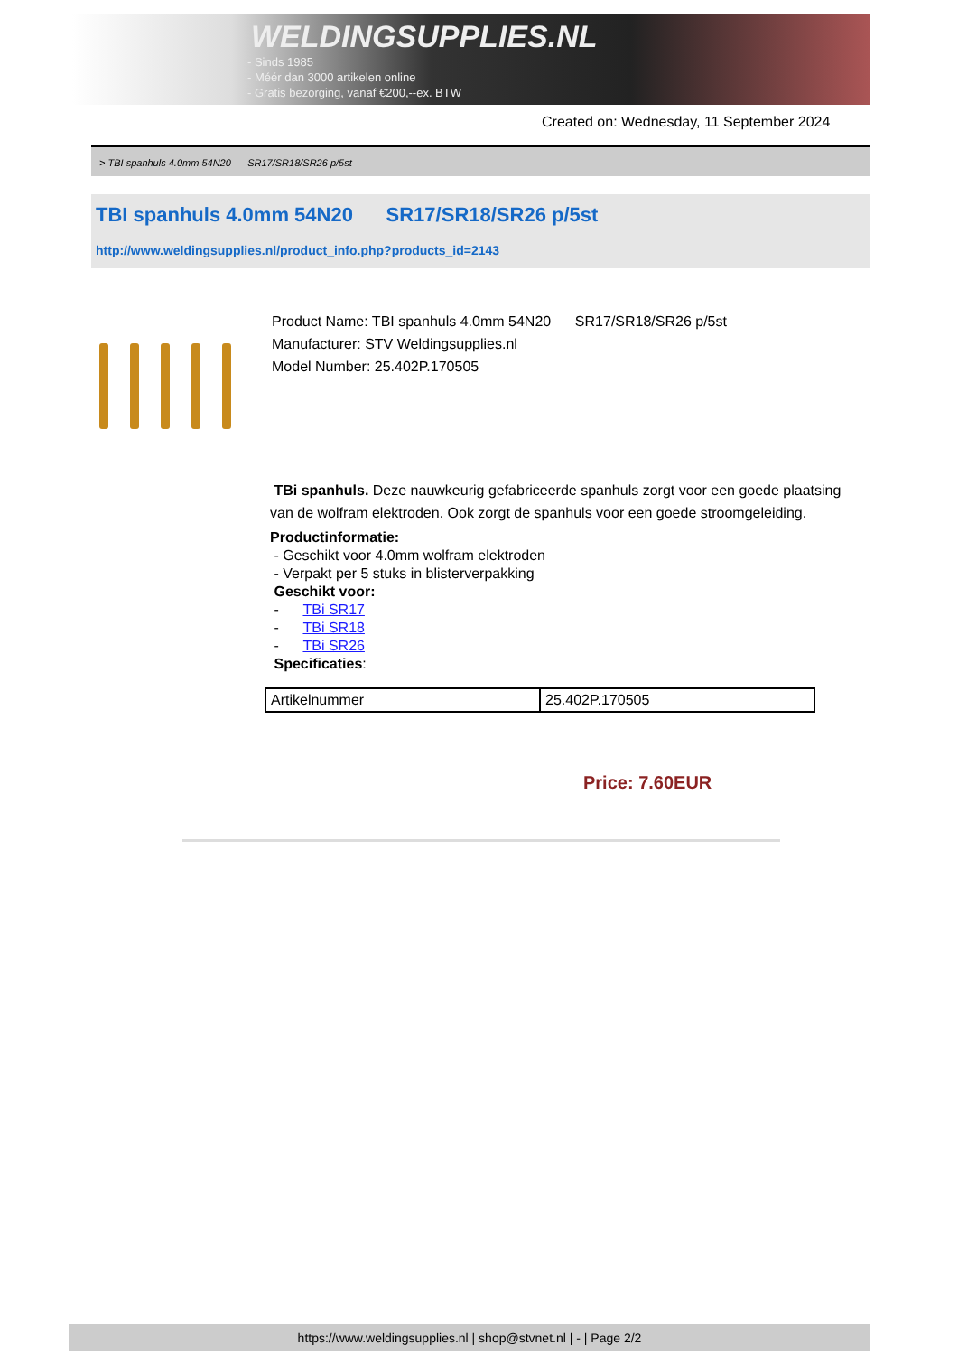WELDINGSUPPLIES.NL
- Sinds 1985
- Méér dan 3000 artikelen online
- Gratis bezorging, vanaf €200,--ex. BTW
Created on: Wednesday, 11 September 2024
> TBI spanhuls 4.0mm 54N20 SR17/SR18/SR26 p/5st
TBI spanhuls 4.0mm 54N20 SR17/SR18/SR26 p/5st
http://www.weldingsupplies.nl/product_info.php?products_id=2143
Product Name: TBI spanhuls 4.0mm 54N20 SR17/SR18/SR26 p/5st
Manufacturer: STV Weldingsupplies.nl
Model Number: 25.402P.170505
TBi spanhuls. Deze nauwkeurig gefabriceerde spanhuls zorgt voor een goede plaatsing van de wolfram elektroden. Ook zorgt de spanhuls voor een goede stroomgeleiding.
Productinformatie:
- Geschikt voor 4.0mm wolfram elektroden
- Verpakt per 5 stuks in blisterverpakking
Geschikt voor:
- TBi SR17
- TBi SR18
- TBi SR26
Specificaties:
| Artikelnummer | 25.402P.170505 |
Price: 7.60EUR
https://www.weldingsupplies.nl | shop@stvnet.nl | - | Page 2/2